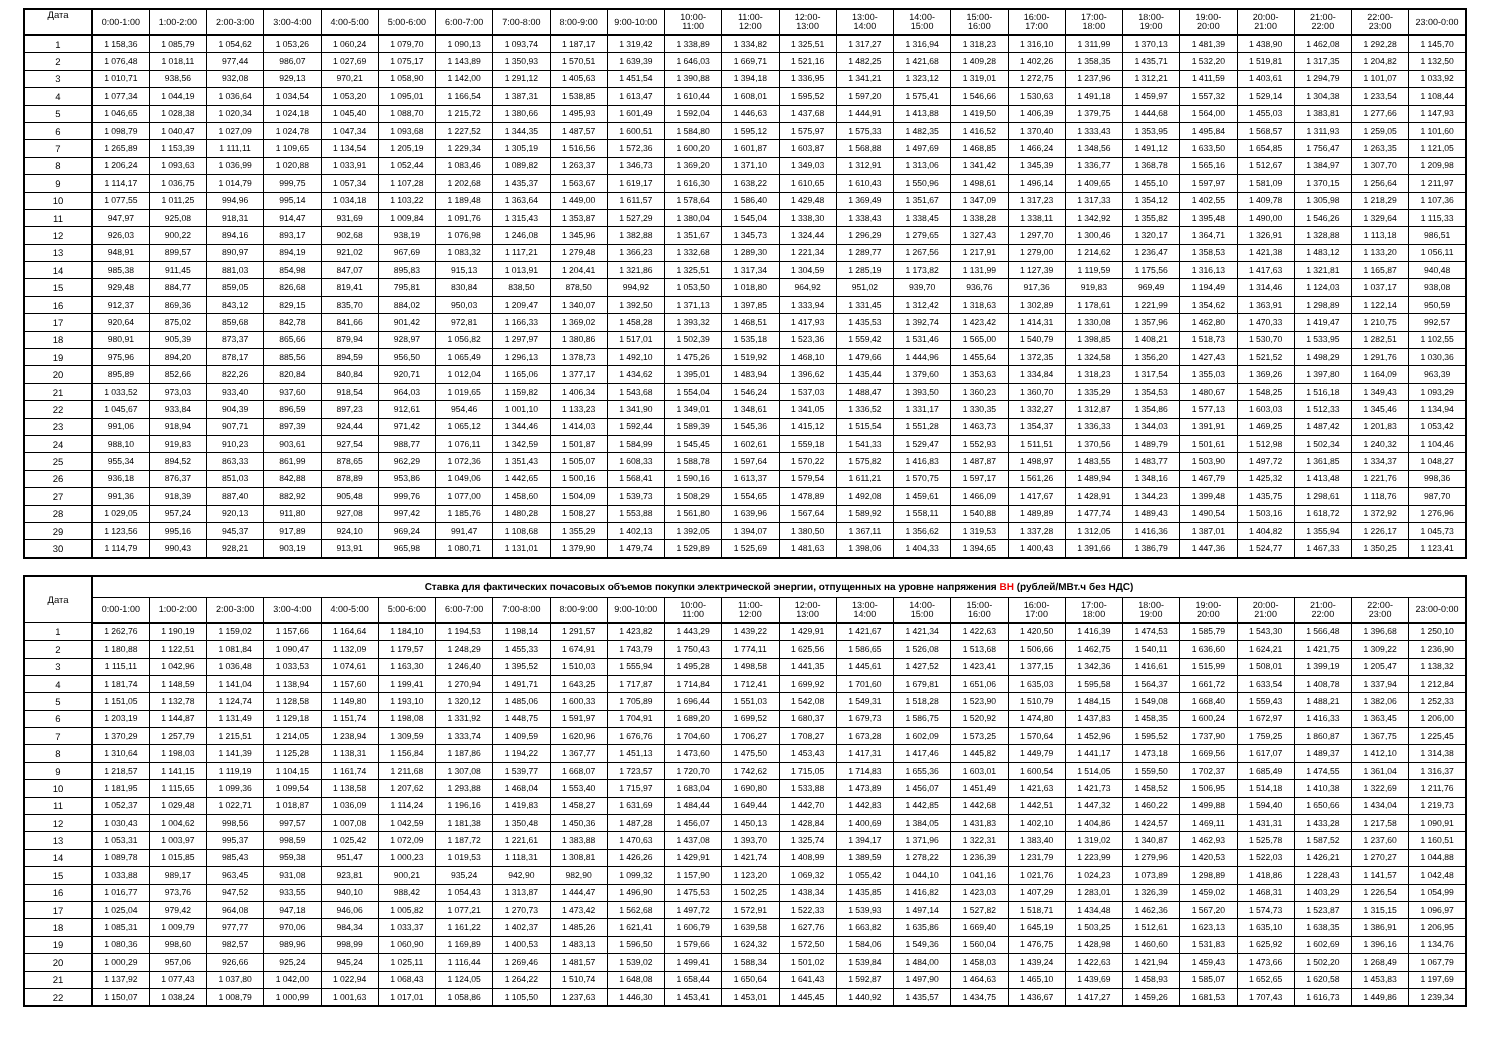| Дата | 0:00-1:00 | 1:00-2:00 | 2:00-3:00 | 3:00-4:00 | 4:00-5:00 | 5:00-6:00 | 6:00-7:00 | 7:00-8:00 | 8:00-9:00 | 9:00-10:00 | 10:00- 11:00 | 11:00- 12:00 | 12:00- 13:00 | 13:00- 14:00 | 14:00- 15:00 | 15:00- 16:00 | 16:00- 17:00 | 17:00- 18:00 | 18:00- 19:00 | 19:00- 20:00 | 20:00- 21:00 | 21:00- 22:00 | 22:00- 23:00 | 23:00-0:00 |
| --- | --- | --- | --- | --- | --- | --- | --- | --- | --- | --- | --- | --- | --- | --- | --- | --- | --- | --- | --- | --- | --- | --- | --- | --- |
| 1 | 1 158,36 | 1 085,79 | 1 054,62 | 1 053,26 | 1 060,24 | 1 079,70 | 1 090,13 | 1 093,74 | 1 187,17 | 1 319,42 | 1 338,89 | 1 334,82 | 1 325,51 | 1 317,27 | 1 316,94 | 1 318,23 | 1 316,10 | 1 311,99 | 1 370,13 | 1 481,39 | 1 438,90 | 1 462,08 | 1 292,28 | 1 145,70 |
| 2 | 1 076,48 | 1 018,11 | 977,44 | 986,07 | 1 027,69 | 1 075,17 | 1 143,89 | 1 350,93 | 1 570,51 | 1 639,39 | 1 646,03 | 1 669,71 | 1 521,16 | 1 482,25 | 1 421,68 | 1 409,28 | 1 402,26 | 1 358,35 | 1 435,71 | 1 532,20 | 1 519,81 | 1 317,35 | 1 204,82 | 1 132,50 |
| 3 | 1 010,71 | 938,56 | 932,08 | 929,13 | 970,21 | 1 058,90 | 1 142,00 | 1 291,12 | 1 405,63 | 1 451,54 | 1 390,88 | 1 394,18 | 1 336,95 | 1 341,21 | 1 323,12 | 1 319,01 | 1 272,75 | 1 237,96 | 1 312,21 | 1 411,59 | 1 403,61 | 1 294,79 | 1 101,07 | 1 033,92 |
| 4 | 1 077,34 | 1 044,19 | 1 036,64 | 1 034,54 | 1 053,20 | 1 095,01 | 1 166,54 | 1 387,31 | 1 538,85 | 1 613,47 | 1 610,44 | 1 608,01 | 1 595,52 | 1 597,20 | 1 575,41 | 1 546,66 | 1 530,63 | 1 491,18 | 1 459,97 | 1 557,32 | 1 529,14 | 1 304,38 | 1 233,54 | 1 108,44 |
| 5 | 1 046,65 | 1 028,38 | 1 020,34 | 1 024,18 | 1 045,40 | 1 088,70 | 1 215,72 | 1 380,66 | 1 495,93 | 1 601,49 | 1 592,04 | 1 446,63 | 1 437,68 | 1 444,91 | 1 413,88 | 1 419,50 | 1 406,39 | 1 379,75 | 1 444,68 | 1 564,00 | 1 455,03 | 1 383,81 | 1 277,66 | 1 147,93 |
| 6 | 1 098,79 | 1 040,47 | 1 027,09 | 1 024,78 | 1 047,34 | 1 093,68 | 1 227,52 | 1 344,35 | 1 487,57 | 1 600,51 | 1 584,80 | 1 595,12 | 1 575,97 | 1 575,33 | 1 482,35 | 1 416,52 | 1 370,40 | 1 333,43 | 1 353,95 | 1 495,84 | 1 568,57 | 1 311,93 | 1 259,05 | 1 101,60 |
| 7 | 1 265,89 | 1 153,39 | 1 111,11 | 1 109,65 | 1 134,54 | 1 205,19 | 1 229,34 | 1 305,19 | 1 516,56 | 1 572,36 | 1 600,20 | 1 601,87 | 1 603,87 | 1 568,88 | 1 497,69 | 1 468,85 | 1 466,24 | 1 348,56 | 1 491,12 | 1 633,50 | 1 654,85 | 1 756,47 | 1 263,35 | 1 121,05 |
| 8 | 1 206,24 | 1 093,63 | 1 036,99 | 1 020,88 | 1 033,91 | 1 052,44 | 1 083,46 | 1 089,82 | 1 263,37 | 1 346,73 | 1 369,20 | 1 371,10 | 1 349,03 | 1 312,91 | 1 313,06 | 1 341,42 | 1 345,39 | 1 336,77 | 1 368,78 | 1 565,16 | 1 512,67 | 1 384,97 | 1 307,70 | 1 209,98 |
| 9 | 1 114,17 | 1 036,75 | 1 014,79 | 999,75 | 1 057,34 | 1 107,28 | 1 202,68 | 1 435,37 | 1 563,67 | 1 619,17 | 1 616,30 | 1 638,22 | 1 610,65 | 1 610,43 | 1 550,96 | 1 498,61 | 1 496,14 | 1 409,65 | 1 455,10 | 1 597,97 | 1 581,09 | 1 370,15 | 1 256,64 | 1 211,97 |
| 10 | 1 077,55 | 1 011,25 | 994,96 | 995,14 | 1 034,18 | 1 103,22 | 1 189,48 | 1 363,64 | 1 449,00 | 1 611,57 | 1 578,64 | 1 586,40 | 1 429,48 | 1 369,49 | 1 351,67 | 1 347,09 | 1 317,23 | 1 317,33 | 1 354,12 | 1 402,55 | 1 409,78 | 1 305,98 | 1 218,29 | 1 107,36 |
| 11 | 947,97 | 925,08 | 918,31 | 914,47 | 931,69 | 1 009,84 | 1 091,76 | 1 315,43 | 1 353,87 | 1 527,29 | 1 380,04 | 1 545,04 | 1 338,30 | 1 338,43 | 1 338,45 | 1 338,28 | 1 338,11 | 1 342,92 | 1 355,82 | 1 395,48 | 1 490,00 | 1 546,26 | 1 329,64 | 1 115,33 |
| 12 | 926,03 | 900,22 | 894,16 | 893,17 | 902,68 | 938,19 | 1 076,98 | 1 246,08 | 1 345,96 | 1 382,88 | 1 351,67 | 1 345,73 | 1 324,44 | 1 296,29 | 1 279,65 | 1 327,43 | 1 297,70 | 1 300,46 | 1 320,17 | 1 364,71 | 1 326,91 | 1 328,88 | 1 113,18 | 986,51 |
| 13 | 948,91 | 899,57 | 890,97 | 894,19 | 921,02 | 967,69 | 1 083,32 | 1 117,21 | 1 279,48 | 1 366,23 | 1 332,68 | 1 289,30 | 1 221,34 | 1 289,77 | 1 267,56 | 1 217,91 | 1 279,00 | 1 214,62 | 1 236,47 | 1 358,53 | 1 421,38 | 1 483,12 | 1 133,20 | 1 056,11 |
| 14 | 985,38 | 911,45 | 881,03 | 854,98 | 847,07 | 895,83 | 915,13 | 1 013,91 | 1 204,41 | 1 321,86 | 1 325,51 | 1 317,34 | 1 304,59 | 1 285,19 | 1 173,82 | 1 131,99 | 1 127,39 | 1 119,59 | 1 175,56 | 1 316,13 | 1 417,63 | 1 321,81 | 1 165,87 | 940,48 |
| 15 | 929,48 | 884,77 | 859,05 | 826,68 | 819,41 | 795,81 | 830,84 | 838,50 | 878,50 | 994,92 | 1 053,50 | 1 018,80 | 964,92 | 951,02 | 939,70 | 936,76 | 917,36 | 919,83 | 969,49 | 1 194,49 | 1 314,46 | 1 124,03 | 1 037,17 | 938,08 |
| 16 | 912,37 | 869,36 | 843,12 | 829,15 | 835,70 | 884,02 | 950,03 | 1 209,47 | 1 340,07 | 1 392,50 | 1 371,13 | 1 397,85 | 1 333,94 | 1 331,45 | 1 312,42 | 1 318,63 | 1 302,89 | 1 178,61 | 1 221,99 | 1 354,62 | 1 363,91 | 1 298,89 | 1 122,14 | 950,59 |
| 17 | 920,64 | 875,02 | 859,68 | 842,78 | 841,66 | 901,42 | 972,81 | 1 166,33 | 1 369,02 | 1 458,28 | 1 393,32 | 1 468,51 | 1 417,93 | 1 435,53 | 1 392,74 | 1 423,42 | 1 414,31 | 1 330,08 | 1 357,96 | 1 462,80 | 1 470,33 | 1 419,47 | 1 210,75 | 992,57 |
| 18 | 980,91 | 905,39 | 873,37 | 865,66 | 879,94 | 928,97 | 1 056,82 | 1 297,97 | 1 380,86 | 1 517,01 | 1 502,39 | 1 535,18 | 1 523,36 | 1 559,42 | 1 531,46 | 1 565,00 | 1 540,79 | 1 398,85 | 1 408,21 | 1 518,73 | 1 530,70 | 1 533,95 | 1 282,51 | 1 102,55 |
| 19 | 975,96 | 894,20 | 878,17 | 885,56 | 894,59 | 956,50 | 1 065,49 | 1 296,13 | 1 378,73 | 1 492,10 | 1 475,26 | 1 519,92 | 1 468,10 | 1 479,66 | 1 444,96 | 1 455,64 | 1 372,35 | 1 324,58 | 1 356,20 | 1 427,43 | 1 521,52 | 1 498,29 | 1 291,76 | 1 030,36 |
| 20 | 895,89 | 852,66 | 822,26 | 820,84 | 840,84 | 920,71 | 1 012,04 | 1 165,06 | 1 377,17 | 1 434,62 | 1 395,01 | 1 483,94 | 1 396,62 | 1 435,44 | 1 379,60 | 1 353,63 | 1 334,84 | 1 318,23 | 1 317,54 | 1 355,03 | 1 369,26 | 1 397,80 | 1 164,09 | 963,39 |
| 21 | 1 033,52 | 973,03 | 933,40 | 937,60 | 918,54 | 964,03 | 1 019,65 | 1 159,82 | 1 406,34 | 1 543,68 | 1 554,04 | 1 546,24 | 1 537,03 | 1 488,47 | 1 393,50 | 1 360,23 | 1 360,70 | 1 335,29 | 1 354,53 | 1 480,67 | 1 548,25 | 1 516,18 | 1 349,43 | 1 093,29 |
| 22 | 1 045,67 | 933,84 | 904,39 | 896,59 | 897,23 | 912,61 | 954,46 | 1 001,10 | 1 133,23 | 1 341,90 | 1 349,01 | 1 348,61 | 1 341,05 | 1 336,52 | 1 331,17 | 1 330,35 | 1 332,27 | 1 312,87 | 1 354,86 | 1 577,13 | 1 603,03 | 1 512,33 | 1 345,46 | 1 134,94 |
| 23 | 991,06 | 918,94 | 907,71 | 897,39 | 924,44 | 971,42 | 1 065,12 | 1 344,46 | 1 414,03 | 1 592,44 | 1 589,39 | 1 545,36 | 1 415,12 | 1 515,54 | 1 551,28 | 1 463,73 | 1 354,37 | 1 336,33 | 1 344,03 | 1 391,91 | 1 469,25 | 1 487,42 | 1 201,83 | 1 053,42 |
| 24 | 988,10 | 919,83 | 910,23 | 903,61 | 927,54 | 988,77 | 1 076,11 | 1 342,59 | 1 501,87 | 1 584,99 | 1 545,45 | 1 602,61 | 1 559,18 | 1 541,33 | 1 529,47 | 1 552,93 | 1 511,51 | 1 370,56 | 1 489,79 | 1 501,61 | 1 512,98 | 1 502,34 | 1 240,32 | 1 104,46 |
| 25 | 955,34 | 894,52 | 863,33 | 861,99 | 878,65 | 962,29 | 1 072,36 | 1 351,43 | 1 505,07 | 1 608,33 | 1 588,78 | 1 597,64 | 1 570,22 | 1 575,82 | 1 416,83 | 1 487,87 | 1 498,97 | 1 483,55 | 1 483,77 | 1 503,90 | 1 497,72 | 1 361,85 | 1 334,37 | 1 048,27 |
| 26 | 936,18 | 876,37 | 851,03 | 842,88 | 878,89 | 953,86 | 1 049,06 | 1 442,65 | 1 500,16 | 1 568,41 | 1 590,16 | 1 613,37 | 1 579,54 | 1 611,21 | 1 570,75 | 1 597,17 | 1 561,26 | 1 489,94 | 1 348,16 | 1 467,79 | 1 425,32 | 1 413,48 | 1 221,76 | 998,36 |
| 27 | 991,36 | 918,39 | 887,40 | 882,92 | 905,48 | 999,76 | 1 077,00 | 1 458,60 | 1 504,09 | 1 539,73 | 1 508,29 | 1 554,65 | 1 478,89 | 1 492,08 | 1 459,61 | 1 466,09 | 1 417,67 | 1 428,91 | 1 344,23 | 1 399,48 | 1 435,75 | 1 298,61 | 1 118,76 | 987,70 |
| 28 | 1 029,05 | 957,24 | 920,13 | 911,80 | 927,08 | 997,42 | 1 185,76 | 1 480,28 | 1 508,27 | 1 553,88 | 1 561,80 | 1 639,96 | 1 567,64 | 1 589,92 | 1 558,11 | 1 540,88 | 1 489,89 | 1 477,74 | 1 489,43 | 1 490,54 | 1 503,16 | 1 618,72 | 1 372,92 | 1 276,96 |
| 29 | 1 123,56 | 995,16 | 945,37 | 917,89 | 924,10 | 969,24 | 991,47 | 1 108,68 | 1 355,29 | 1 402,13 | 1 392,05 | 1 394,07 | 1 380,50 | 1 367,11 | 1 356,62 | 1 319,53 | 1 337,28 | 1 312,05 | 1 416,36 | 1 387,01 | 1 404,82 | 1 355,94 | 1 226,17 | 1 045,73 |
| 30 | 1 114,79 | 990,43 | 928,21 | 903,19 | 913,91 | 965,98 | 1 080,71 | 1 131,01 | 1 379,90 | 1 479,74 | 1 529,89 | 1 525,69 | 1 481,63 | 1 398,06 | 1 404,33 | 1 394,65 | 1 400,43 | 1 391,66 | 1 386,79 | 1 447,36 | 1 524,77 | 1 467,33 | 1 350,25 | 1 123,41 |
| Дата | Ставка для фактических почасовых объемов покупки электрической энергии, отпущенных на уровне напряжения ВН (рублей/МВт.ч без НДС) | | | | | | | | | | | | | | | | | | | | | | | |
| --- | --- | --- | --- | --- | --- | --- | --- | --- | --- | --- | --- | --- | --- | --- | --- | --- | --- | --- | --- | --- | --- | --- | --- | --- |
| | 0:00-1:00 | 1:00-2:00 | 2:00-3:00 | 3:00-4:00 | 4:00-5:00 | 5:00-6:00 | 6:00-7:00 | 7:00-8:00 | 8:00-9:00 | 9:00-10:00 | 10:00- 11:00 | 11:00- 12:00 | 12:00- 13:00 | 13:00- 14:00 | 14:00- 15:00 | 15:00- 16:00 | 16:00- 17:00 | 17:00- 18:00 | 18:00- 19:00 | 19:00- 20:00 | 20:00- 21:00 | 21:00- 22:00 | 22:00- 23:00 | 23:00-0:00 |
| 1 | 1 262,76 | 1 190,19 | 1 159,02 | 1 157,66 | 1 164,64 | 1 184,10 | 1 194,53 | 1 198,14 | 1 291,57 | 1 423,82 | 1 443,29 | 1 439,22 | 1 429,91 | 1 421,67 | 1 421,34 | 1 422,63 | 1 420,50 | 1 416,39 | 1 474,53 | 1 585,79 | 1 543,30 | 1 566,48 | 1 396,68 | 1 250,10 |
| 2 | 1 180,88 | 1 122,51 | 1 081,84 | 1 090,47 | 1 132,09 | 1 179,57 | 1 248,29 | 1 455,33 | 1 674,91 | 1 743,79 | 1 750,43 | 1 774,11 | 1 625,56 | 1 586,65 | 1 526,08 | 1 513,68 | 1 506,66 | 1 462,75 | 1 540,11 | 1 636,60 | 1 624,21 | 1 421,75 | 1 309,22 | 1 236,90 |
| 3 | 1 115,11 | 1 042,96 | 1 036,48 | 1 033,53 | 1 074,61 | 1 163,30 | 1 246,40 | 1 395,52 | 1 510,03 | 1 555,94 | 1 495,28 | 1 498,58 | 1 441,35 | 1 445,61 | 1 427,52 | 1 423,41 | 1 377,15 | 1 342,36 | 1 416,61 | 1 515,99 | 1 508,01 | 1 399,19 | 1 205,47 | 1 138,32 |
| 4 | 1 181,74 | 1 148,59 | 1 141,04 | 1 138,94 | 1 157,60 | 1 199,41 | 1 270,94 | 1 491,71 | 1 643,25 | 1 717,87 | 1 714,84 | 1 712,41 | 1 699,92 | 1 701,60 | 1 679,81 | 1 651,06 | 1 635,03 | 1 595,58 | 1 564,37 | 1 661,72 | 1 633,54 | 1 408,78 | 1 337,94 | 1 212,84 |
| 5 | 1 151,05 | 1 132,78 | 1 124,74 | 1 128,58 | 1 149,80 | 1 193,10 | 1 320,12 | 1 485,06 | 1 600,33 | 1 705,89 | 1 696,44 | 1 551,03 | 1 542,08 | 1 549,31 | 1 518,28 | 1 523,90 | 1 510,79 | 1 484,15 | 1 549,08 | 1 668,40 | 1 559,43 | 1 488,21 | 1 382,06 | 1 252,33 |
| 6 | 1 203,19 | 1 144,87 | 1 131,49 | 1 129,18 | 1 151,74 | 1 198,08 | 1 331,92 | 1 448,75 | 1 591,97 | 1 704,91 | 1 689,20 | 1 699,52 | 1 680,37 | 1 679,73 | 1 586,75 | 1 520,92 | 1 474,80 | 1 437,83 | 1 458,35 | 1 600,24 | 1 672,97 | 1 416,33 | 1 363,45 | 1 206,00 |
| 7 | 1 370,29 | 1 257,79 | 1 215,51 | 1 214,05 | 1 238,94 | 1 309,59 | 1 333,74 | 1 409,59 | 1 620,96 | 1 676,76 | 1 704,60 | 1 706,27 | 1 708,27 | 1 673,28 | 1 602,09 | 1 573,25 | 1 570,64 | 1 452,96 | 1 595,52 | 1 737,90 | 1 759,25 | 1 860,87 | 1 367,75 | 1 225,45 |
| 8 | 1 310,64 | 1 198,03 | 1 141,39 | 1 125,28 | 1 138,31 | 1 156,84 | 1 187,86 | 1 194,22 | 1 367,77 | 1 451,13 | 1 473,60 | 1 475,50 | 1 453,43 | 1 417,31 | 1 417,46 | 1 445,82 | 1 449,79 | 1 441,17 | 1 473,18 | 1 669,56 | 1 617,07 | 1 489,37 | 1 412,10 | 1 314,38 |
| 9 | 1 218,57 | 1 141,15 | 1 119,19 | 1 104,15 | 1 161,74 | 1 211,68 | 1 307,08 | 1 539,77 | 1 668,07 | 1 723,57 | 1 720,70 | 1 742,62 | 1 715,05 | 1 714,83 | 1 655,36 | 1 603,01 | 1 600,54 | 1 514,05 | 1 559,50 | 1 702,37 | 1 685,49 | 1 474,55 | 1 361,04 | 1 316,37 |
| 10 | 1 181,95 | 1 115,65 | 1 099,36 | 1 099,54 | 1 138,58 | 1 207,62 | 1 293,88 | 1 468,04 | 1 553,40 | 1 715,97 | 1 683,04 | 1 690,80 | 1 533,88 | 1 473,89 | 1 456,07 | 1 451,49 | 1 421,63 | 1 421,73 | 1 458,52 | 1 506,95 | 1 514,18 | 1 410,38 | 1 322,69 | 1 211,76 |
| 11 | 1 052,37 | 1 029,48 | 1 022,71 | 1 018,87 | 1 036,09 | 1 114,24 | 1 196,16 | 1 419,83 | 1 458,27 | 1 631,69 | 1 484,44 | 1 649,44 | 1 442,70 | 1 442,83 | 1 442,85 | 1 442,68 | 1 442,51 | 1 447,32 | 1 460,22 | 1 499,88 | 1 594,40 | 1 650,66 | 1 434,04 | 1 219,73 |
| 12 | 1 030,43 | 1 004,62 | 998,56 | 997,57 | 1 007,08 | 1 042,59 | 1 181,38 | 1 350,48 | 1 450,36 | 1 487,28 | 1 456,07 | 1 450,13 | 1 428,84 | 1 400,69 | 1 384,05 | 1 431,83 | 1 402,10 | 1 404,86 | 1 424,57 | 1 469,11 | 1 431,31 | 1 433,28 | 1 217,58 | 1 090,91 |
| 13 | 1 053,31 | 1 003,97 | 995,37 | 998,59 | 1 025,42 | 1 072,09 | 1 187,72 | 1 221,61 | 1 383,88 | 1 470,63 | 1 437,08 | 1 393,70 | 1 325,74 | 1 394,17 | 1 371,96 | 1 322,31 | 1 383,40 | 1 319,02 | 1 340,87 | 1 462,93 | 1 525,78 | 1 587,52 | 1 237,60 | 1 160,51 |
| 14 | 1 089,78 | 1 015,85 | 985,43 | 959,38 | 951,47 | 1 000,23 | 1 019,53 | 1 118,31 | 1 308,81 | 1 426,26 | 1 429,91 | 1 421,74 | 1 408,99 | 1 389,59 | 1 278,22 | 1 236,39 | 1 231,79 | 1 223,99 | 1 279,96 | 1 420,53 | 1 522,03 | 1 426,21 | 1 270,27 | 1 044,88 |
| 15 | 1 033,88 | 989,17 | 963,45 | 931,08 | 923,81 | 900,21 | 935,24 | 942,90 | 982,90 | 1 099,32 | 1 157,90 | 1 123,20 | 1 069,32 | 1 055,42 | 1 044,10 | 1 041,16 | 1 021,76 | 1 024,23 | 1 073,89 | 1 298,89 | 1 418,86 | 1 228,43 | 1 141,57 | 1 042,48 |
| 16 | 1 016,77 | 973,76 | 947,52 | 933,55 | 940,10 | 988,42 | 1 054,43 | 1 313,87 | 1 444,47 | 1 496,90 | 1 475,53 | 1 502,25 | 1 438,34 | 1 435,85 | 1 416,82 | 1 423,03 | 1 407,29 | 1 283,01 | 1 326,39 | 1 459,02 | 1 468,31 | 1 403,29 | 1 226,54 | 1 054,99 |
| 17 | 1 025,04 | 979,42 | 964,08 | 947,18 | 946,06 | 1 005,82 | 1 077,21 | 1 270,73 | 1 473,42 | 1 562,68 | 1 497,72 | 1 572,91 | 1 522,33 | 1 539,93 | 1 497,14 | 1 527,82 | 1 518,71 | 1 434,48 | 1 462,36 | 1 567,20 | 1 574,73 | 1 523,87 | 1 315,15 | 1 096,97 |
| 18 | 1 085,31 | 1 009,79 | 977,77 | 970,06 | 984,34 | 1 033,37 | 1 161,22 | 1 402,37 | 1 485,26 | 1 621,41 | 1 606,79 | 1 639,58 | 1 627,76 | 1 663,82 | 1 635,86 | 1 669,40 | 1 645,19 | 1 503,25 | 1 512,61 | 1 623,13 | 1 635,10 | 1 638,35 | 1 386,91 | 1 206,95 |
| 19 | 1 080,36 | 998,60 | 982,57 | 989,96 | 998,99 | 1 060,90 | 1 169,89 | 1 400,53 | 1 483,13 | 1 596,50 | 1 579,66 | 1 624,32 | 1 572,50 | 1 584,06 | 1 549,36 | 1 560,04 | 1 476,75 | 1 428,98 | 1 460,60 | 1 531,83 | 1 625,92 | 1 602,69 | 1 396,16 | 1 134,76 |
| 20 | 1 000,29 | 957,06 | 926,66 | 925,24 | 945,24 | 1 025,11 | 1 116,44 | 1 269,46 | 1 481,57 | 1 539,02 | 1 499,41 | 1 588,34 | 1 501,02 | 1 539,84 | 1 484,00 | 1 458,03 | 1 439,24 | 1 422,63 | 1 421,94 | 1 459,43 | 1 473,66 | 1 502,20 | 1 268,49 | 1 067,79 |
| 21 | 1 137,92 | 1 077,43 | 1 037,80 | 1 042,00 | 1 022,94 | 1 068,43 | 1 124,05 | 1 264,22 | 1 510,74 | 1 648,08 | 1 658,44 | 1 650,64 | 1 641,43 | 1 592,87 | 1 497,90 | 1 464,63 | 1 465,10 | 1 439,69 | 1 458,93 | 1 585,07 | 1 652,65 | 1 620,58 | 1 453,83 | 1 197,69 |
| 22 | 1 150,07 | 1 038,24 | 1 008,79 | 1 000,99 | 1 001,63 | 1 017,01 | 1 058,86 | 1 105,50 | 1 237,63 | 1 446,30 | 1 453,41 | 1 453,01 | 1 445,45 | 1 440,92 | 1 435,57 | 1 434,75 | 1 436,67 | 1 417,27 | 1 459,26 | 1 681,53 | 1 707,43 | 1 616,73 | 1 449,86 | 1 239,34 |